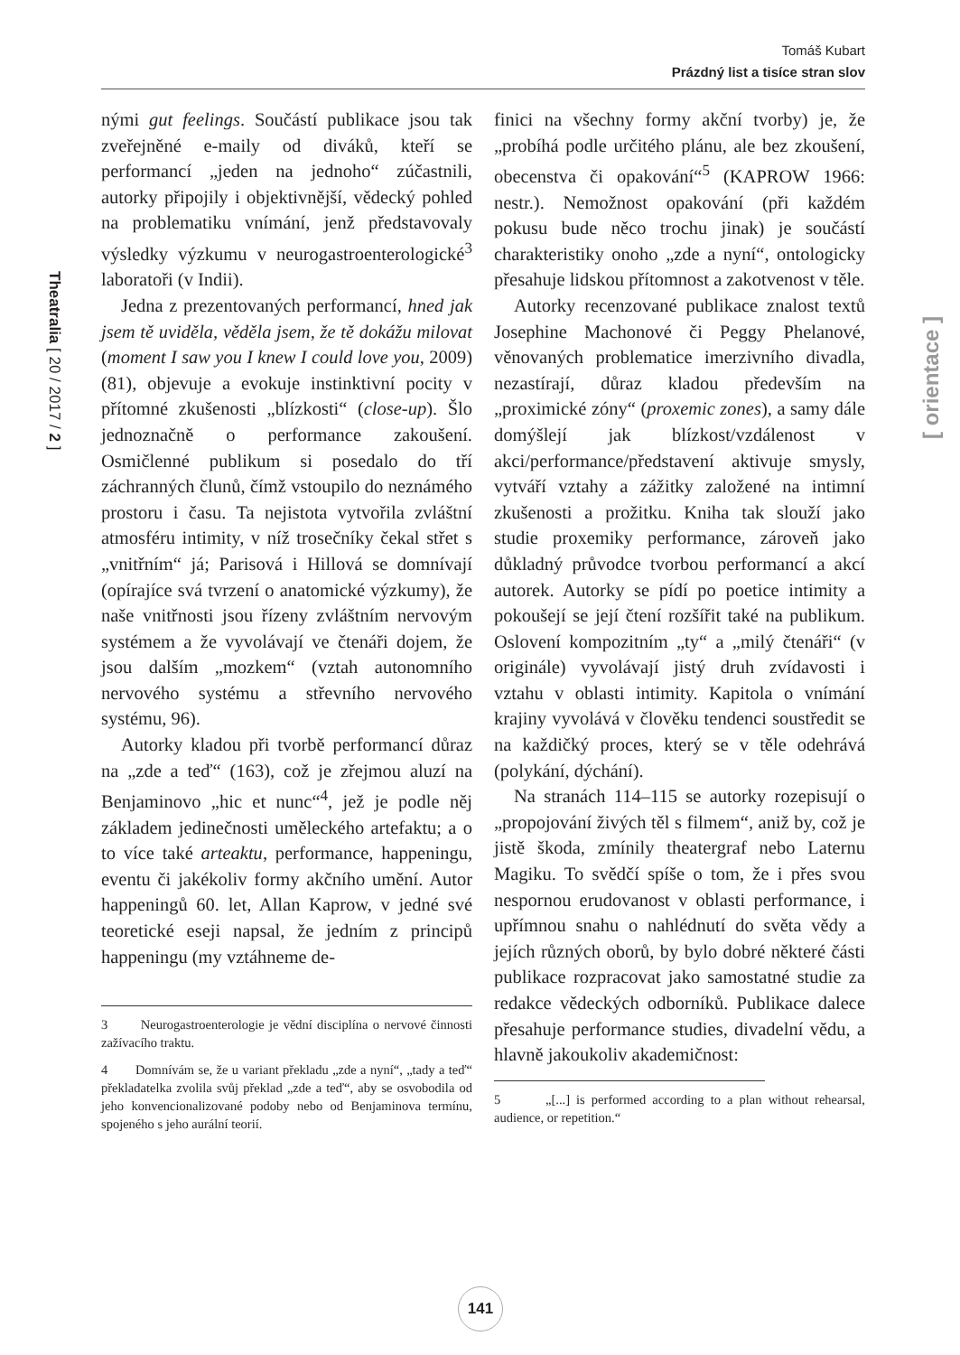Tomáš Kubart
Prázdný list a tisíce stran slov
Theatralia [ 20 / 2017 / 2 ]
[ orientace ]
nými gut feelings. Součástí publikace jsou tak zveřejněné e-maily od diváků, kteří se performancí „jeden na jednoho“ zúčastnili, autorky připojily i objektivnější, vědecký pohled na problematiku vnímání, jenž představovaly výsledky výzkumu v neurogastroenterologické<sup>3</sup> laboratoři (v Indii).
Jedna z prezentovaných performancí, hned jak jsem tě uviděla, věděla jsem, že tě dokážu milovat (moment I saw you I knew I could love you, 2009) (81), objevuje a evokuje instinktivní pocity v přítomné zkušenosti „blízkosti“ (close-up). Šlo jednoznačně o performance zakoušení. Osmičlenné publikum si posedalo do tří záchranných člunů, čímž vstoupilo do neznámého prostoru i času. Ta nejistota vytvořila zvláštní atmosféru intimity, v níž trosečníky čekal střet s „vnitřním“ já; Parisová i Hillová se domnívají (opírajíce svá tvrzení o anatomické výzkumy), že naše vnitřnosti jsou řízeny zvláštním nervovým systémem a že vyvolávají ve čtenáři dojem, že jsou dalším „mozkem“ (vztah autonomního nervového systému a střevního nervového systému, 96).
Autorky kladou při tvorbě performancí důraz na „zde a teď“ (163), což je zřejmou aluzí na Benjaminovo „hic et nunc“<sup>4</sup>, jež je podle něj základem jedinečnosti uměleckého artefaktu; a o to více také arteaktu, performance, happeningu, eventu či jakékoliv formy akčního umění. Autor happeningů 60. let, Allan Kaprow, v jedné své teoretické eseji napsal, že jedním z principů happeningu (my vztáhneme de-
3 Neurogastroenterologie je vědní disciplína o nervové činnosti zažívacího traktu.
4 Domnívám se, že u variant překladu „zde a nyní“, „tady a teď“ překladatelka zvolila svůj překlad „zde a teď“, aby se osvobodila od jeho konvencionalizované podoby nebo od Benjaminova termínu, spojeného s jeho aurální teorií.
finici na všechny formy akční tvorby) je, že „probíhá podle určitého plánu, ale bez zkoušení, obecenstva či opakování“<sup>5</sup> (KAPROW 1966: nestr.). Nemožnost opakování (při každém pokusu bude něco trochu jinak) je součástí charakteristiky onoho „zde a nyní“, ontologicky přesahuje lidskou přítomnost a zakotvenost v těle.
Autorky recenzované publikace znalost textů Josephine Machonové či Peggy Phelanové, věnovaných problematice imerzivního divadla, nezastírají, důraz kladou především na „proximické zóny“ (proxemic zones), a samy dále domýšlejí jak blízkost/vzdálenost v akci/performance/představení aktivuje smysly, vytváří vztahy a zážitky založené na intimní zkušenosti a prožitku. Kniha tak slouží jako studie proxemiky performance, zároveň jako důkladný průvodce tvorbou performancí a akcí autorek. Autorky se pídí po poetice intimity a pokoušejí se její čtení rozšířit také na publikum. Oslovení kompozitním „ty“ a „milý čtenáři“ (v originále) vyvolávají jistý druh zvídavosti i vztahu v oblasti intimity. Kapitola o vnímání krajiny vyvolává v člověku tendenci soustředit se na každičký proces, který se v těle odehrává (polykání, dýchání).
Na stranách 114–115 se autorky rozepisují o „propojování živých těl s filmem“, aniž by, což je jistě škoda, zmínily theatergraf nebo Laternu Magiku. To svědčí spíše o tom, že i přes svou nespornou erudovanost v oblasti performance, i upřímnou snahu o nahlédnutí do světa vědy a jejích různých oborů, by bylo dobré některé části publikace rozpracovat jako samostatné studie za redakce vědeckých odborníků. Publikace dalece přesahuje performance studies, divadelní vědu, a hlavně jakoukoliv akademičnost:
5 „[...] is performed according to a plan without rehearsal, audience, or repetition.“
141